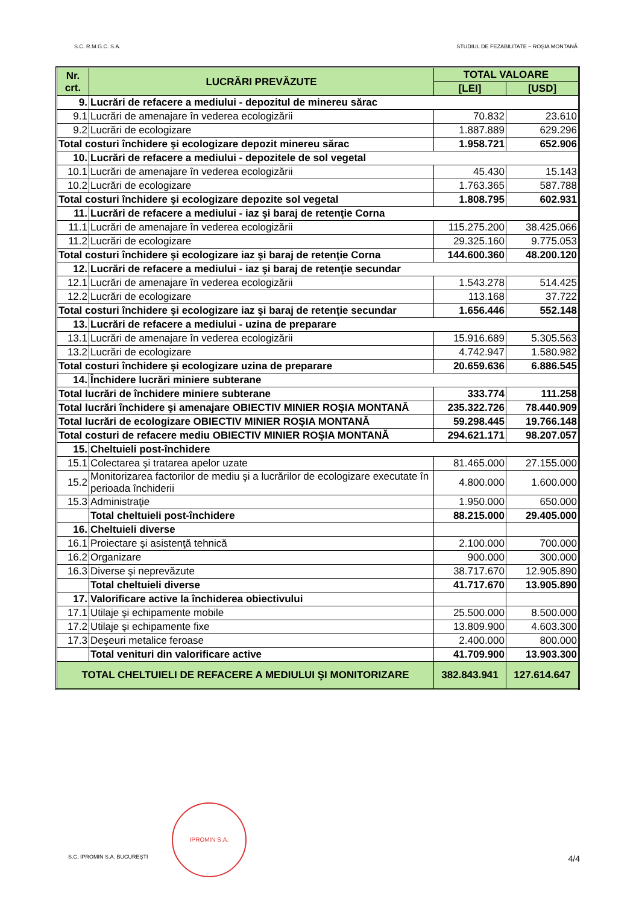S.C. R.M.G.C. S.A. STUDIUL DE FEZABILITATE – ROŞIA MONTANĂ
| Nr. crt. | LUCRĂRI PREVĂZUTE | TOTAL VALOARE | |
| --- | --- | --- | --- |
| | | [LEI] | [USD] |
| 9. | Lucrări de refacere a mediului - depozitul de minereu sărac | | |
| 9.1 | Lucrări de amenajare în vederea ecologizării | 70.832 | 23.610 |
| 9.2 | Lucrări de ecologizare | 1.887.889 | 629.296 |
| Total costuri închidere şi ecologizare depozit minereu sărac | | 1.958.721 | 652.906 |
| 10. | Lucrări de refacere a mediului - depozitele de sol vegetal | | |
| 10.1 | Lucrări de amenajare în vederea ecologizării | 45.430 | 15.143 |
| 10.2 | Lucrări de ecologizare | 1.763.365 | 587.788 |
| Total costuri închidere şi ecologizare depozite sol vegetal | | 1.808.795 | 602.931 |
| 11. | Lucrări de refacere a mediului - iaz şi baraj de retenţie Corna | | |
| 11.1 | Lucrări de amenajare în vederea ecologizării | 115.275.200 | 38.425.066 |
| 11.2 | Lucrări de ecologizare | 29.325.160 | 9.775.053 |
| Total costuri închidere şi ecologizare iaz şi baraj de retenţie Corna | | 144.600.360 | 48.200.120 |
| 12. | Lucrări de refacere a mediului - iaz şi baraj de retenţie secundar | | |
| 12.1 | Lucrări de amenajare în vederea ecologizării | 1.543.278 | 514.425 |
| 12.2 | Lucrări de ecologizare | 113.168 | 37.722 |
| Total costuri închidere şi ecologizare iaz şi baraj de retenţie secundar | | 1.656.446 | 552.148 |
| 13. | Lucrări de refacere a mediului - uzina de preparare | | |
| 13.1 | Lucrări de amenajare în vederea ecologizării | 15.916.689 | 5.305.563 |
| 13.2 | Lucrări de ecologizare | 4.742.947 | 1.580.982 |
| Total costuri închidere şi ecologizare uzina de preparare | | 20.659.636 | 6.886.545 |
| 14. | Închidere lucrări miniere subterane | | |
| Total lucrări de închidere miniere subterane | | 333.774 | 111.258 |
| Total lucrări închidere şi amenajare OBIECTIV MINIER ROŞIA MONTANĂ | | 235.322.726 | 78.440.909 |
| Total lucrări de ecologizare OBIECTIV MINIER ROŞIA MONTANĂ | | 59.298.445 | 19.766.148 |
| Total costuri de refacere mediu OBIECTIV MINIER ROŞIA MONTANĂ | | 294.621.171 | 98.207.057 |
| 15. | Cheltuieli post-închidere | | |
| 15.1 | Colectarea şi tratarea apelor uzate | 81.465.000 | 27.155.000 |
| 15.2 | Monitorizarea factorilor de mediu şi a lucrărilor de ecologizare executate în perioada închiderii | 4.800.000 | 1.600.000 |
| 15.3 | Administraţie | 1.950.000 | 650.000 |
| | Total cheltuieli post-închidere | 88.215.000 | 29.405.000 |
| 16. | Cheltuieli diverse | | |
| 16.1 | Proiectare şi asistenţă tehnică | 2.100.000 | 700.000 |
| 16.2 | Organizare | 900.000 | 300.000 |
| 16.3 | Diverse şi neprevăzute | 38.717.670 | 12.905.890 |
| | Total cheltuieli diverse | 41.717.670 | 13.905.890 |
| 17. | Valorificare active la închiderea obiectivului | | |
| 17.1 | Utilaje şi echipamente mobile | 25.500.000 | 8.500.000 |
| 17.2 | Utilaje şi echipamente fixe | 13.809.900 | 4.603.300 |
| 17.3 | Deşeuri metalice feroase | 2.400.000 | 800.000 |
| | Total venituri din valorificare active | 41.709.900 | 13.903.300 |
| TOTAL CHELTUIELI DE REFACERE A MEDIULUI ŞI MONITORIZARE | | 382.843.941 | 127.614.647 |
IPROMIN S.A.
S.C. IPROMIN S.A. BUCUREŞTI 4/4